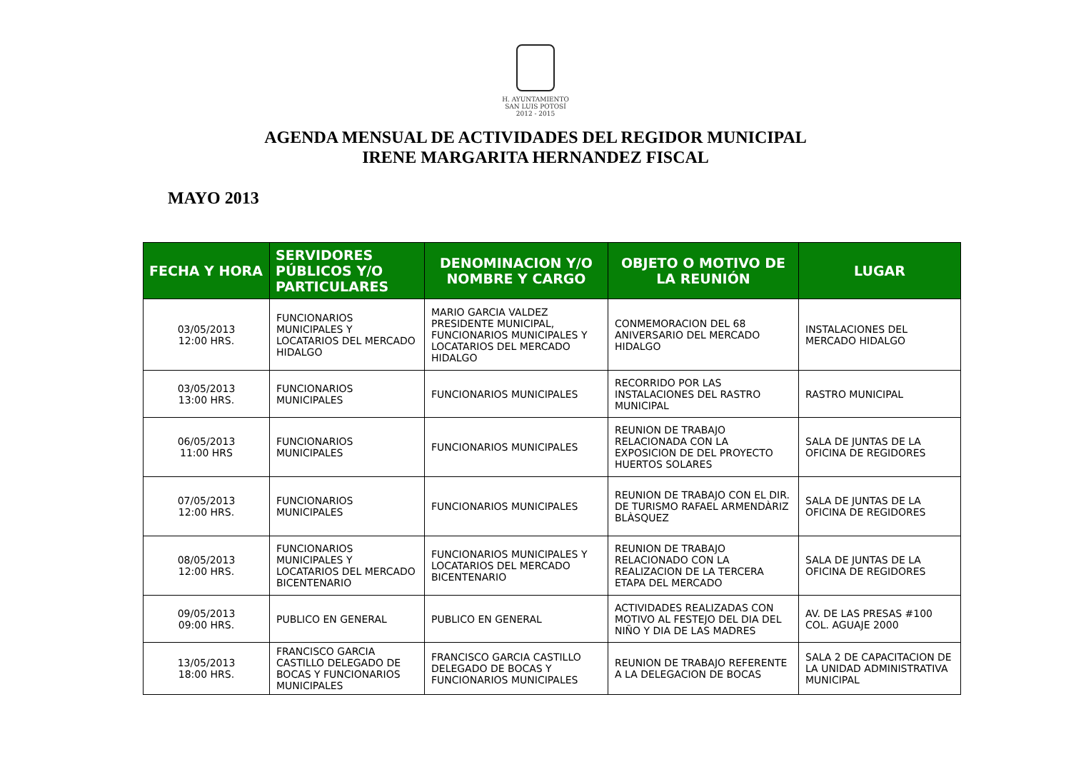H. AYUNTAMIENTO
SAN LUIS POTOSÍ
2012 - 2015
AGENDA MENSUAL DE ACTIVIDADES DEL REGIDOR MUNICIPAL
IRENE MARGARITA HERNANDEZ FISCAL
MAYO 2013
| FECHA Y HORA | SERVIDORES PÚBLICOS Y/O PARTICULARES | DENOMINACION Y/O NOMBRE Y CARGO | OBJETO O MOTIVO DE LA REUNIÓN | LUGAR |
| --- | --- | --- | --- | --- |
| 03/05/2013 12:00 HRS. | FUNCIONARIOS MUNICIPALES Y LOCATARIOS DEL MERCADO HIDALGO | MARIO GARCIA VALDEZ PRESIDENTE MUNICIPAL, FUNCIONARIOS MUNICIPALES Y LOCATARIOS DEL MERCADO HIDALGO | CONMEMORACION DEL 68 ANIVERSARIO DEL MERCADO HIDALGO | INSTALACIONES DEL MERCADO HIDALGO |
| 03/05/2013 13:00 HRS. | FUNCIONARIOS MUNICIPALES | FUNCIONARIOS MUNICIPALES | RECORRIDO POR LAS INSTALACIONES DEL RASTRO MUNICIPAL | RASTRO MUNICIPAL |
| 06/05/2013 11:00 HRS | FUNCIONARIOS MUNICIPALES | FUNCIONARIOS MUNICIPALES | REUNION DE TRABAJO RELACIONADA CON LA EXPOSICION DE DEL PROYECTO HUERTOS SOLARES | SALA DE JUNTAS DE LA OFICINA DE REGIDORES |
| 07/05/2013 12:00 HRS. | FUNCIONARIOS MUNICIPALES | FUNCIONARIOS MUNICIPALES | REUNION DE TRABAJO CON EL DIR. DE TURISMO RAFAEL ARMENDÀRIZ BLÀSQUEZ | SALA DE JUNTAS DE LA OFICINA DE REGIDORES |
| 08/05/2013 12:00 HRS. | FUNCIONARIOS MUNICIPALES Y LOCATARIOS DEL MERCADO BICENTENARIO | FUNCIONARIOS MUNICIPALES Y LOCATARIOS DEL MERCADO BICENTENARIO | REUNION DE TRABAJO RELACIONADO CON LA REALIZACION DE LA TERCERA ETAPA DEL MERCADO | SALA DE JUNTAS DE LA OFICINA DE REGIDORES |
| 09/05/2013 09:00 HRS. | PUBLICO EN GENERAL | PUBLICO EN GENERAL | ACTIVIDADES REALIZADAS CON MOTIVO AL FESTEJO DEL DIA DEL NIÑO Y DIA DE LAS MADRES | AV. DE LAS PRESAS #100 COL. AGUAJE 2000 |
| 13/05/2013 18:00 HRS. | FRANCISCO GARCIA CASTILLO DELEGADO DE BOCAS Y FUNCIONARIOS MUNICIPALES | FRANCISCO GARCIA CASTILLO DELEGADO DE BOCAS Y FUNCIONARIOS MUNICIPALES | REUNION DE TRABAJO REFERENTE A LA DELEGACION DE BOCAS | SALA 2 DE CAPACITACION DE LA UNIDAD ADMINISTRATIVA MUNICIPAL |